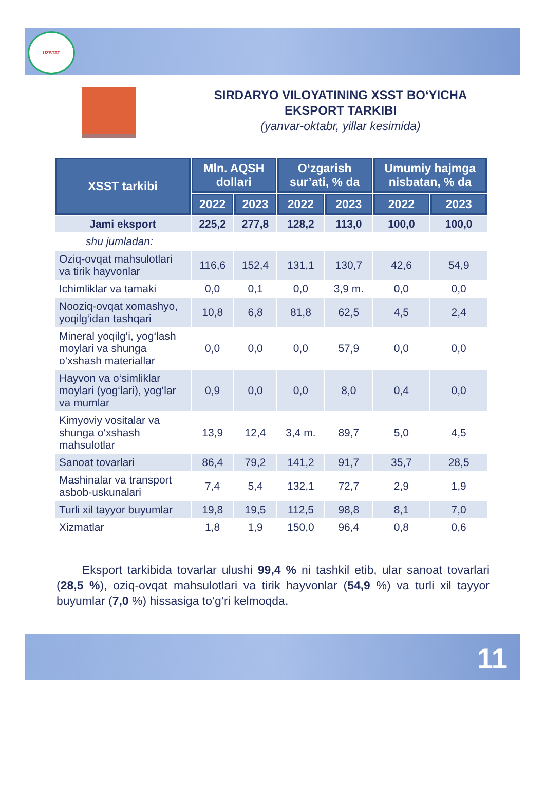UZSTAT
SIRDARYO VILOYATINING XSST BO‘YICHA
EKSPORT TARKIBI
(yanvar-oktabr, yillar kesimida)
| XSST tarkibi | Mln. AQSH dollari | | O‘zgarish sur’ati, % da | | Umumiy hajmga nisbatan, % da | |
| --- | --- | --- | --- | --- | --- | --- |
| | 2022 | 2023 | 2022 | 2023 | 2022 | 2023 |
| Jami eksport | 225,2 | 277,8 | 128,2 | 113,0 | 100,0 | 100,0 |
| shu jumladan: | | | | | | |
| Oziq-ovqat mahsulotlari va tirik hayvonlar | 116,6 | 152,4 | 131,1 | 130,7 | 42,6 | 54,9 |
| Ichimliklar va tamaki | 0,0 | 0,1 | 0,0 | 3,9 m. | 0,0 | 0,0 |
| Nooziq-ovqat xomashyo, yoqilg‘idan tashqari | 10,8 | 6,8 | 81,8 | 62,5 | 4,5 | 2,4 |
| Mineral yoqilg‘i, yog‘lash moylari va shunga o‘xshash materiallar | 0,0 | 0,0 | 0,0 | 57,9 | 0,0 | 0,0 |
| Hayvon va o‘simliklar moylari (yog‘lari), yog‘lar va mumlar | 0,9 | 0,0 | 0,0 | 8,0 | 0,4 | 0,0 |
| Kimyoviy vositalar va shunga o‘xshash mahsulotlar | 13,9 | 12,4 | 3,4 m. | 89,7 | 5,0 | 4,5 |
| Sanoat tovarlari | 86,4 | 79,2 | 141,2 | 91,7 | 35,7 | 28,5 |
| Mashinalar va transport asbob-uskunalari | 7,4 | 5,4 | 132,1 | 72,7 | 2,9 | 1,9 |
| Turli xil tayyor buyumlar | 19,8 | 19,5 | 112,5 | 98,8 | 8,1 | 7,0 |
| Xizmatlar | 1,8 | 1,9 | 150,0 | 96,4 | 0,8 | 0,6 |
Eksport tarkibida tovarlar ulushi 99,4 % ni tashkil etib, ular sanoat tovarlari (28,5 %), oziq-ovqat mahsulotlari va tirik hayvonlar (54,9 %) va turli xil tayyor buyumlar (7,0 %) hissasiga to‘g‘ri kelmoqda.
11